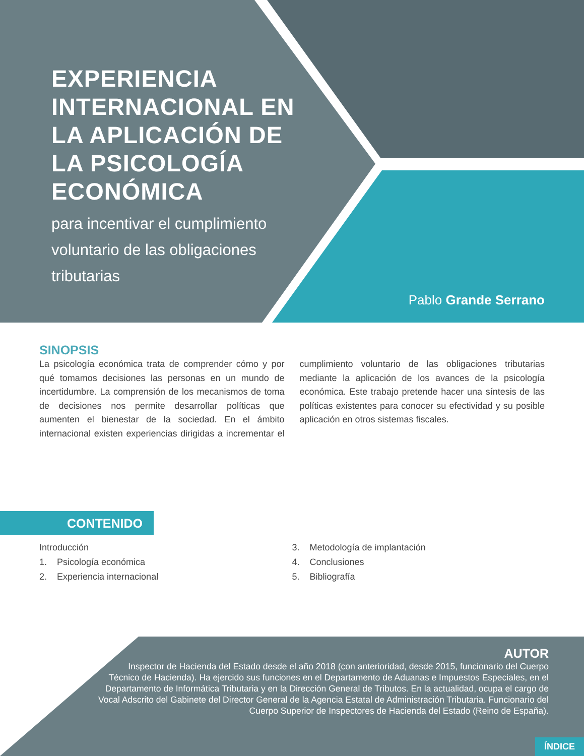EXPERIENCIA INTERNACIONAL EN LA APLICACIÓN DE LA PSICOLOGÍA ECONÓMICA
para incentivar el cumplimiento voluntario de las obligaciones tributarias
Pablo Grande Serrano
SINOPSIS
La psicología económica trata de comprender cómo y por qué tomamos decisiones las personas en un mundo de incertidumbre. La comprensión de los mecanismos de toma de decisiones nos permite desarrollar políticas que aumenten el bienestar de la sociedad. En el ámbito internacional existen experiencias dirigidas a incrementar el cumplimiento voluntario de las obligaciones tributarias mediante la aplicación de los avances de la psicología económica. Este trabajo pretende hacer una síntesis de las políticas existentes para conocer su efectividad y su posible aplicación en otros sistemas fiscales.
CONTENIDO
Introducción
1. Psicología económica
2. Experiencia internacional
3. Metodología de implantación
4. Conclusiones
5. Bibliografía
AUTOR
Inspector de Hacienda del Estado desde el año 2018 (con anterioridad, desde 2015, funcionario del Cuerpo Técnico de Hacienda). Ha ejercido sus funciones en el Departamento de Aduanas e Impuestos Especiales, en el Departamento de Informática Tributaria y en la Dirección General de Tributos. En la actualidad, ocupa el cargo de Vocal Adscrito del Gabinete del Director General de la Agencia Estatal de Administración Tributaria. Funcionario del Cuerpo Superior de Inspectores de Hacienda del Estado (Reino de España).
ÍNDICE